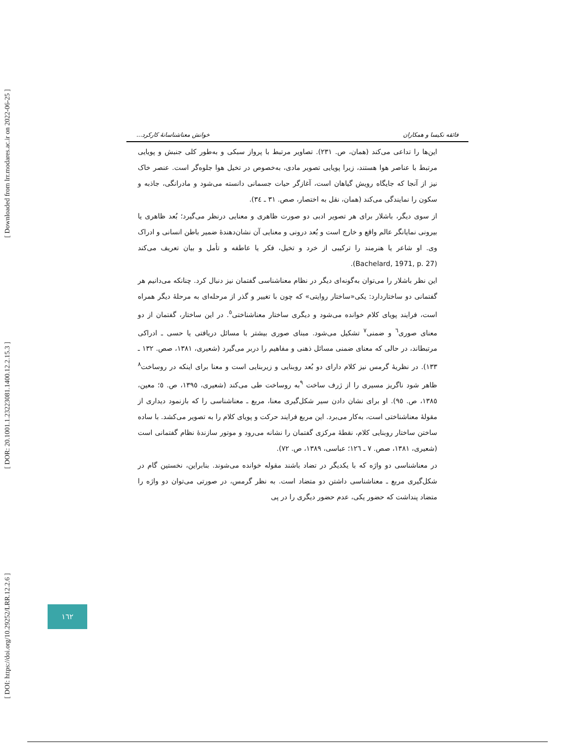[ Downloaded from lrr.modares.ac.ir on 2022-06-25 ]
[ DOR: 20.1001.1.23223081.1400.12.2.15.3 ]
[ DOI: https://doi.org/10.29252/LRR.12.2.6 ]
فائقه نکیسا و همکاران خوانش معناشناسانهٔ کارکرد...
این‌ها را تداعی می‌کند (همان، ص. ۲۳۱). تصاویر مرتبط با پرواز سبکی و به‌طور کلی جنبش و پویایی مرتبط با عناصر هوا هستند، زیرا پویایی تصویر مادی، به‌خصوص در تخیل هوا جلوه‌گر است. عنصر خاک نیز از آنجا که جایگاه رویش گیاهان است، آغازگر حیات جسمانی دانسته می‌شود و مادرانگی، جاذبه و سکون را نمایندگی می‌کند (همان، نقل به اختصار، صص. ۳۱ ـ ۳٤).
از سوی دیگر، باشلار برای هر تصویر ادبی دو صورت ظاهری و معنایی درنظر می‌گیرد؛ بُعد ظاهری یا بیرونی نمایانگر عالم واقع و خارج است و بُعد درونی و معنایی آن نشان‌دهندهٔ ضمیر باطن انسانی و ادراک وی. او شاعر یا هنرمند را ترکیبی از خرد و تخیل، فکر یا عاطفه و تأمل و بیان تعریف می‌کند (Bachelard, 1971, p. 27).
این نظر باشلار را می‌توان به‌گونه‌ای دیگر در نظام معناشناسی گفتمان نیز دنبال کرد. چنانکه می‌دانیم هر گفتمانی دو ساختاردارد: یکی«ساختار روایتی» که چون با تغییر و گذر از مرحله‌ای به مرحلهٔ دیگر همراه است، فرایند پویای کلام خوانده می‌شود و دیگری ساختار معناشناختی<sup>٥</sup>. در این ساختار، گفتمان از دو معنای صوری<sup>٦</sup> و ضمنی<sup>٧</sup> تشکیل می‌شود. مبنای صوری بیشتر با مسائل دریافتی یا حسی ـ ادراکی مرتبطاند، در حالی که معنای ضمنی مسائل ذهنی و مفاهیم را دربر می‌گیرد (شعیری، ۱۳۸۱، صص. ۱۳۲ ـ ۱۳۳). در نظریهٔ گرمس نیز کلام دارای دو بُعد روبنایی و زیربنایی است و معنا برای اینکه در روساخت<sup>٨</sup> ظاهر شود ناگریز مسیری را از ژرف ساخت <sup>٩</sup>به روساخت طی می‌کند (شعیری، ۱۳۹٥، ص. ٥؛ معین، ۱۳۸٥، ص. ۹٥). او برای نشان دادن سیر شکل‌گیری معنا، مربع ـ معناشناسی را که بازنمود دیداری از مقولهٔ معناشناختی است، به‌کار می‌برد. این مربع فرایند حرکت و پویای کلام را به تصویر می‌کشد. با ساده ساختن ساختار روبنایی کلام، نقطهٔ مرکزی گفتمان را نشانه می‌رود و موتور سازندهٔ نظام گفتمانی است (شعیری، ۱۳۸۱، صص. ۷ ـ ۱۲٦؛ عباسی، ۱۳۸۹، ص. ۷۲).
در معناشناسی دو واژه که با یکدیگر در تضاد باشند مقوله خوانده می‌شوند. بنابراین، نخستین گام در شکل‌گیری مربع ـ معناشناسی داشتن دو متضاد است. به نظر گرمس، در صورتی می‌توان دو واژه را متضاد پنداشت که حضور یکی، عدم حضور دیگری را در پی
۱٦۲